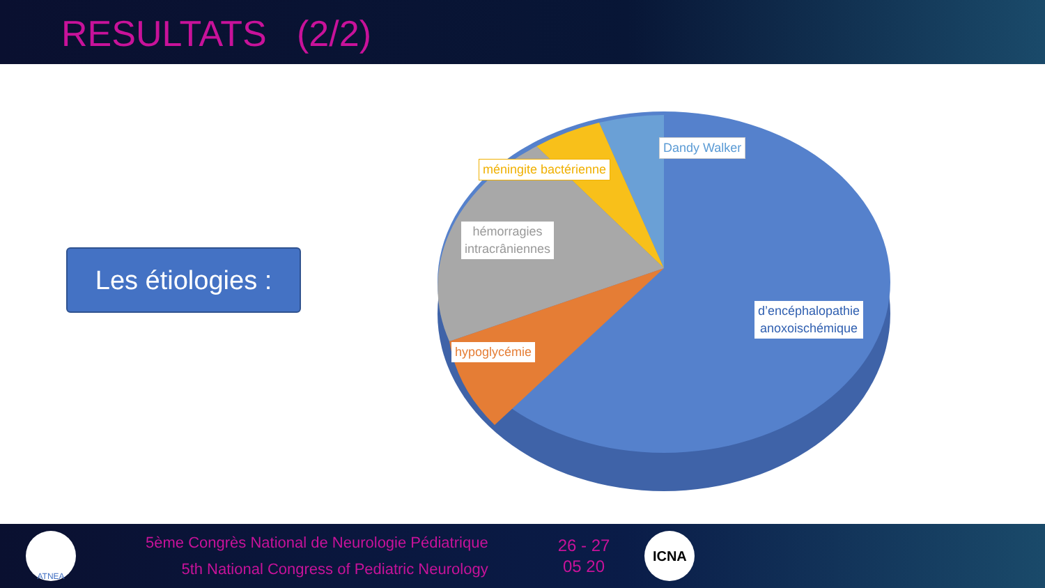RESULTATS (2/2)
Les étiologies :
Dandy Walker
méningite bactérienne
hémorragies
intracrâniennes
hypoglycémie
d’encéphalopathie
anoxoischémique
ATNEA
5ème Congrès National de Neurologie Pédiatrique
5th National Congress of Pediatric Neurology
26 - 27
05 20
ICNA